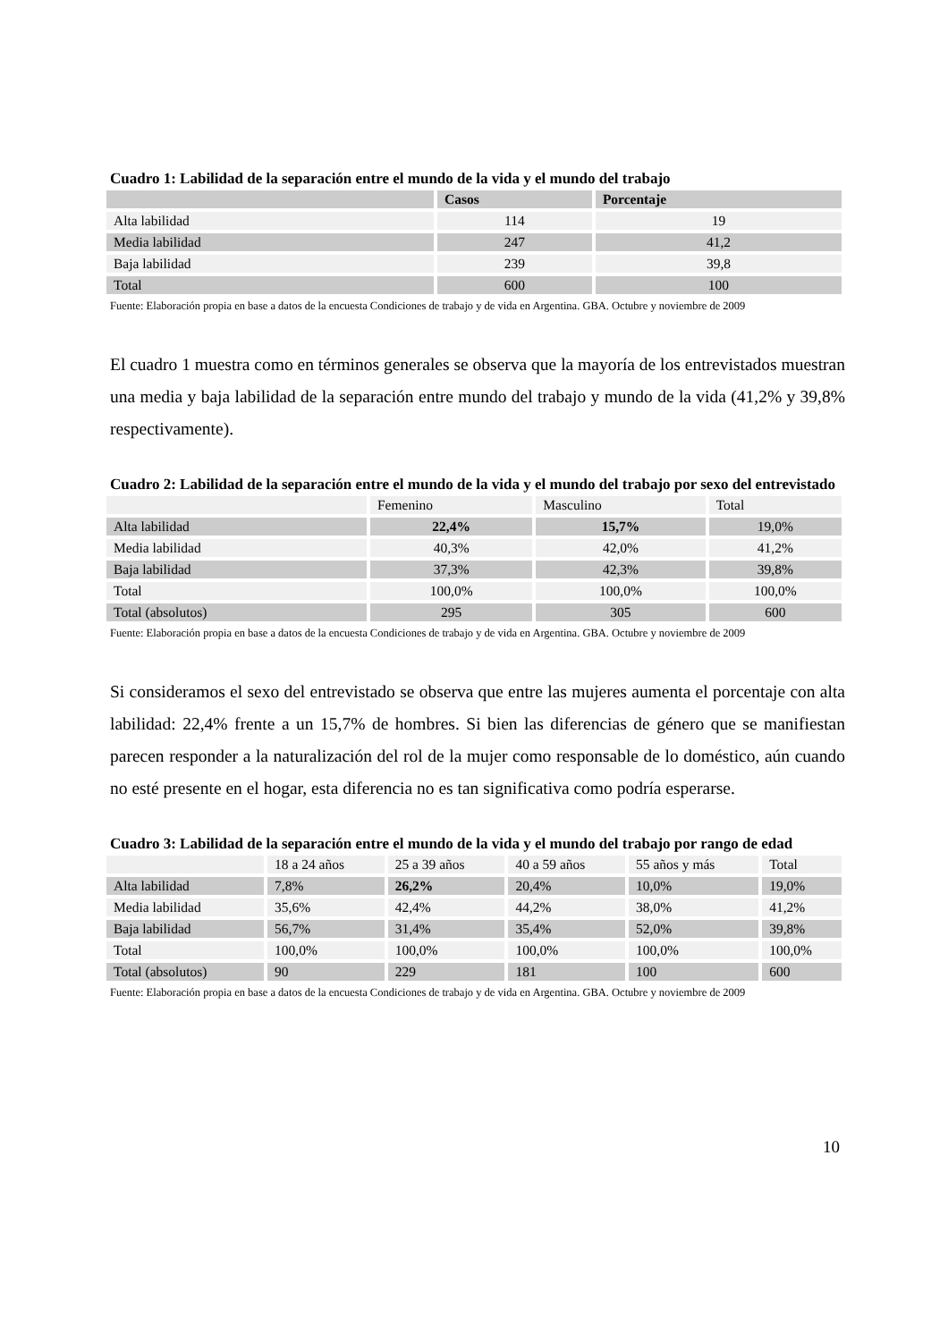Cuadro 1: Labilidad de la separación entre el mundo de la vida y el mundo del trabajo
| | Casos | Porcentaje |
| --- | --- | --- |
| Alta labilidad | 114 | 19 |
| Media labilidad | 247 | 41,2 |
| Baja labilidad | 239 | 39,8 |
| Total | 600 | 100 |
Fuente: Elaboración propia en base a datos de la encuesta Condiciones de trabajo y de vida en Argentina. GBA. Octubre y noviembre de 2009
El cuadro 1 muestra como en términos generales se observa que la mayoría de los entrevistados muestran una media y baja labilidad de la separación entre mundo del trabajo y mundo de la vida (41,2% y 39,8% respectivamente).
Cuadro 2: Labilidad de la separación entre el mundo de la vida y el mundo del trabajo por sexo del entrevistado
| | Femenino | Masculino | Total |
| --- | --- | --- | --- |
| Alta labilidad | 22,4% | 15,7% | 19,0% |
| Media labilidad | 40,3% | 42,0% | 41,2% |
| Baja labilidad | 37,3% | 42,3% | 39,8% |
| Total | 100,0% | 100,0% | 100,0% |
| Total (absolutos) | 295 | 305 | 600 |
Fuente: Elaboración propia en base a datos de la encuesta Condiciones de trabajo y de vida en Argentina. GBA. Octubre y noviembre de 2009
Si consideramos el sexo del entrevistado se observa que entre las mujeres aumenta el porcentaje con alta labilidad: 22,4% frente a un 15,7% de hombres. Si bien las diferencias de género que se manifiestan parecen responder a la naturalización del rol de la mujer como responsable de lo doméstico, aún cuando no esté presente en el hogar, esta diferencia no es tan significativa como podría esperarse.
Cuadro 3: Labilidad de la separación entre el mundo de la vida y el mundo del trabajo por rango de edad
| | 18 a 24 años | 25 a 39 años | 40 a 59 años | 55 años y más | Total |
| --- | --- | --- | --- | --- | --- |
| Alta labilidad | 7,8% | 26,2% | 20,4% | 10,0% | 19,0% |
| Media labilidad | 35,6% | 42,4% | 44,2% | 38,0% | 41,2% |
| Baja labilidad | 56,7% | 31,4% | 35,4% | 52,0% | 39,8% |
| Total | 100,0% | 100,0% | 100,0% | 100,0% | 100,0% |
| Total (absolutos) | 90 | 229 | 181 | 100 | 600 |
Fuente: Elaboración propia en base a datos de la encuesta Condiciones de trabajo y de vida en Argentina. GBA. Octubre y noviembre de 2009
10